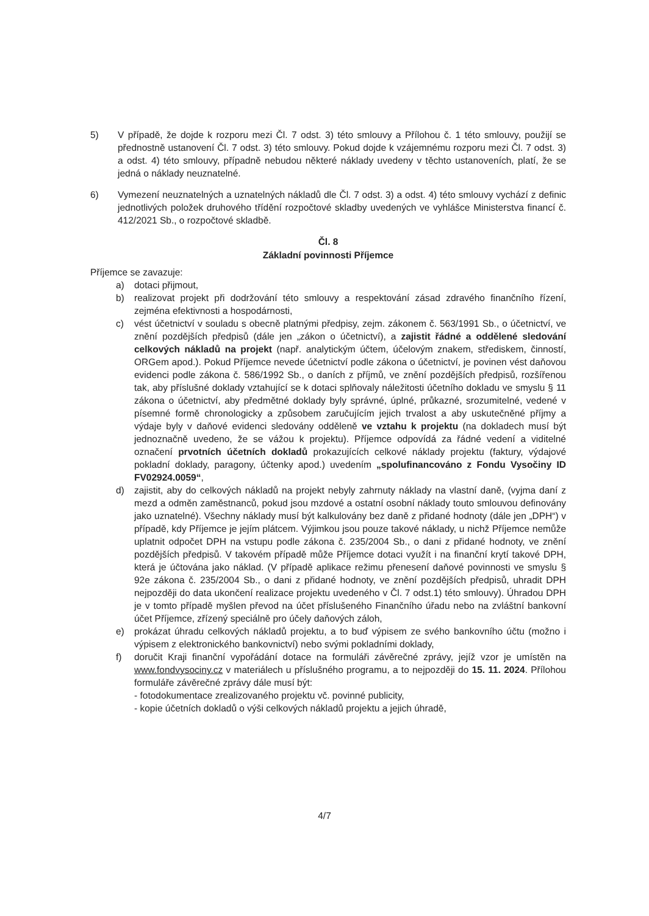5) V případě, že dojde k rozporu mezi Čl. 7 odst. 3) této smlouvy a Přílohou č. 1 této smlouvy, použijí se přednostně ustanovení Čl. 7 odst. 3) této smlouvy. Pokud dojde k vzájemnému rozporu mezi Čl. 7 odst. 3) a odst. 4) této smlouvy, případně nebudou některé náklady uvedeny v těchto ustanoveních, platí, že se jedná o náklady neuznatelné.
6) Vymezení neuznatelných a uznatelných nákladů dle Čl. 7 odst. 3) a odst. 4) této smlouvy vychází z definic jednotlivých položek druhového třídění rozpočtové skladby uvedených ve vyhlášce Ministerstva financí č. 412/2021 Sb., o rozpočtové skladbě.
Čl. 8
Základní povinnosti Příjemce
Příjemce se zavazuje:
a) dotaci přijmout,
b) realizovat projekt při dodržování této smlouvy a respektování zásad zdravého finančního řízení, zejména efektivnosti a hospodárnosti,
c) vést účetnictví v souladu s obecně platnými předpisy, zejm. zákonem č. 563/1991 Sb., o účetnictví, ve znění pozdějších předpisů (dále jen „zákon o účetnictví), a zajistit řádné a oddělené sledování celkových nákladů na projekt (např. analytickým účtem, účelovým znakem, střediskem, činností, ORGem apod.). Pokud Příjemce nevede účetnictví podle zákona o účetnictví, je povinen vést daňovou evidenci podle zákona č. 586/1992 Sb., o daních z příjmů, ve znění pozdějších předpisů, rozšířenou tak, aby příslušné doklady vztahující se k dotaci splňovaly náležitosti účetního dokladu ve smyslu § 11 zákona o účetnictví, aby předmětné doklady byly správné, úplné, průkazné, srozumitelné, vedené v písemné formě chronologicky a způsobem zaručujícím jejich trvalost a aby uskutečněné příjmy a výdaje byly v daňové evidenci sledovány odděleně ve vztahu k projektu (na dokladech musí být jednoznačně uvedeno, že se vážou k projektu). Příjemce odpovídá za řádné vedení a viditelné označení prvotních účetních dokladů prokazujících celkové náklady projektu (faktury, výdajové pokladní doklady, paragony, účtenky apod.) uvedením „spolufinancováno z Fondu Vysočiny ID FV02924.0059“,
d) zajistit, aby do celkových nákladů na projekt nebyly zahrnuty náklady na vlastní daně, (vyjma daní z mezd a odměn zaměstnanců, pokud jsou mzdové a ostatní osobní náklady touto smlouvou definovány jako uznatelné). Všechny náklady musí být kalkulovány bez daně z přidané hodnoty (dále jen „DPH“) v případě, kdy Příjemce je jejím plátcem. Výjimkou jsou pouze takové náklady, u nichž Příjemce nemůže uplatnit odpočet DPH na vstupu podle zákona č. 235/2004 Sb., o dani z přidané hodnoty, ve znění pozdějších předpisů. V takovém případě může Příjemce dotaci využít i na finanční krytí takové DPH, která je účtována jako náklad. (V případě aplikace režimu přenesení daňové povinnosti ve smyslu § 92e zákona č. 235/2004 Sb., o dani z přidané hodnoty, ve znění pozdějších předpisů, uhradit DPH nejpozději do data ukončení realizace projektu uvedeného v Čl. 7 odst.1) této smlouvy). Úhradou DPH je v tomto případě myšlen převod na účet příslušeného Finančního úřadu nebo na zvláštní bankovní účet Příjemce, zřízený speciálně pro účely daňových záloh,
e) prokázat úhradu celkových nákladů projektu, a to buď výpisem ze svého bankovního účtu (možno i výpisem z elektronického bankovnictví) nebo svými pokladními doklady,
f) doručit Kraji finanční vypořádání dotace na formuláři závěrečné zprávy, jejíž vzor je umístěn na www.fondvysociny.cz v materiálech u příslušného programu, a to nejpozději do 15. 11. 2024. Přílohou formuláře závěrečné zprávy dále musí být:
- fotodokumentace zrealizovaného projektu vč. povinné publicity,
- kopie účetních dokladů o výši celkových nákladů projektu a jejich úhradě,
4/7